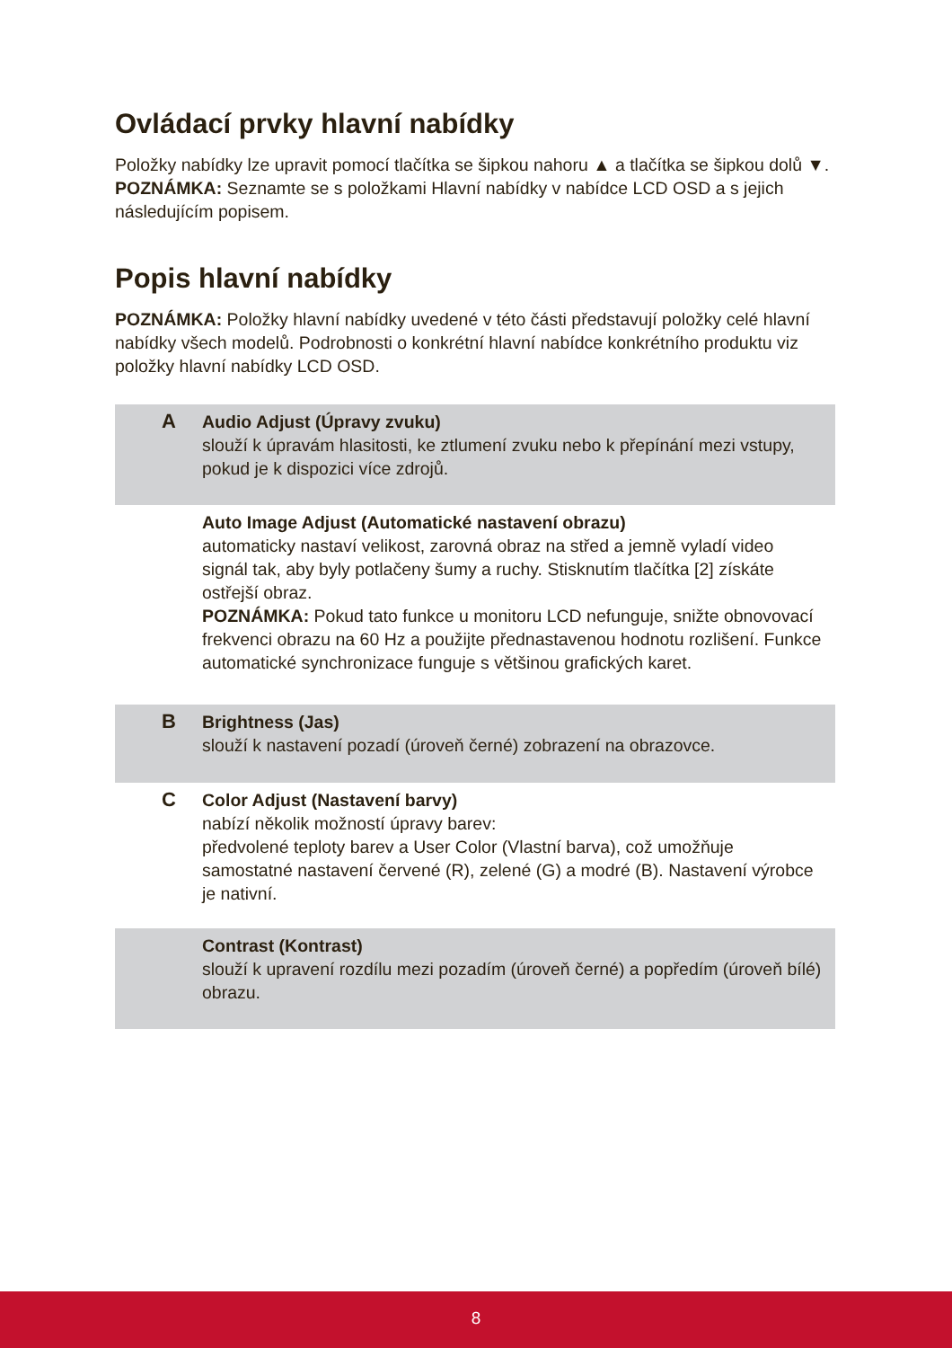Ovládací prvky hlavní nabídky
Položky nabídky lze upravit pomocí tlačítka se šipkou nahoru ▲ a tlačítka se šipkou dolů ▼.
POZNÁMKA: Seznamte se s položkami Hlavní nabídky v nabídce LCD OSD a s jejich následujícím popisem.
Popis hlavní nabídky
POZNÁMKA: Položky hlavní nabídky uvedené v této části představují položky celé hlavní nabídky všech modelů. Podrobnosti o konkrétní hlavní nabídce konkrétního produktu viz položky hlavní nabídky LCD OSD.
| A | Audio Adjust (Úpravy zvuku) slouží k úpravám hlasitosti, ke ztlumení zvuku nebo k přepínání mezi vstupy, pokud je k dispozici více zdrojů. |
| | Auto Image Adjust (Automatické nastavení obrazu) automaticky nastaví velikost, zarovná obraz na střed a jemně vyladí video signál tak, aby byly potlačeny šumy a ruchy. Stisknutím tlačítka [2] získáte ostřejší obraz. POZNÁMKA: Pokud tato funkce u monitoru LCD nefunguje, snižte obnovovací frekvenci obrazu na 60 Hz a použijte přednastavenou hodnotu rozlišení. Funkce automatické synchronizace funguje s většinou grafických karet. |
| B | Brightness (Jas) slouží k nastavení pozadí (úroveň černé) zobrazení na obrazovce. |
| C | Color Adjust (Nastavení barvy) nabízí několik možností úpravy barev: předvolené teploty barev a User Color (Vlastní barva), což umožňuje samostatné nastavení červené (R), zelené (G) a modré (B). Nastavení výrobce je nativní. |
| | Contrast (Kontrast) slouží k upravení rozdílu mezi pozadím (úroveň černé) a popředím (úroveň bílé) obrazu. |
8